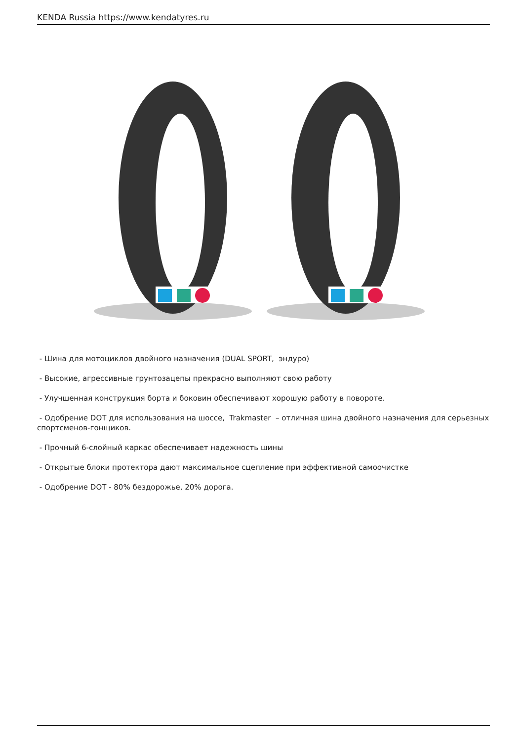KENDA Russia https://www.kendatyres.ru
- Шина для мотоциклов двойного назначения (DUAL SPORT, эндуро)
- Высокие, агрессивные грунтозацепы прекрасно выполняют свою работу
- Улучшенная конструкция борта и боковин обеспечивают хорошую работу в повороте.
- Одобрение DOT для использования на шоссе, Trakmaster – отличная шина двойного назначения для серьезных спортсменов-гонщиков.
- Прочный 6-слойный каркас обеспечивает надежность шины
- Открытые блоки протектора дают максимальное сцепление при эффективной самоочистке
- Одобрение DOT - 80% бездорожье, 20% дорога.